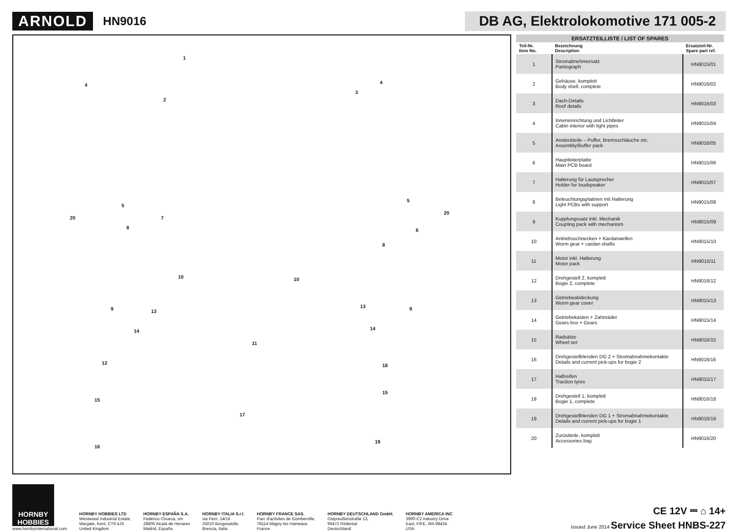ARNOLD
HN9016
DB AG, Elektrolokomotive 171 005-2
1
4
2
3
4
5
5
20
20
7
6 8
8
10 10
9 9 13
13
14 14
11
12 18
15
15
17
16
19
| ERSATZTEILLISTE / LIST OF SPARES | | |
| --- | --- | --- |
| Teil-Nr. Item No. | Bezeichnung Description | Ersatzteil-Nr. Spare part ref. |
| 1 | Stromabnehmersatz Pantograph | HN9015/01 |
| 2 | Gehäuse, komplett Body shell, complete | HN9016/02 |
| 3 | Dach-Details Roof details | HN9016/03 |
| 4 | Inneneinrichtung und Lichtleiter Cabin interior with light pipes | HN9015/04 |
| 5 | Ansteckteile – Puffer, Bremsschläuche etc. Assembly/Buffer pack | HN9016/05 |
| 6 | Hauptleiterplatte Main PCB board | HN9015/06 |
| 7 | Halterung für Lautsprecher Holder for loudspeaker | HN9015/07 |
| 8 | Beleuchtungsplatinen mit Halterung Light PCBs with support | HN9015/08 |
| 9 | Kupplungssatz inkl. Mechanik Coupling pack with mechanism | HN9015/09 |
| 10 | Antriebsschnecken + Kardanwellen Worm gear + cardan shafts | HN9015/10 |
| 11 | Motor inkl. Halterung Motor pack | HN9015/11 |
| 12 | Drehgestell 2, komplett Bogie 2, complete | HN9016/12 |
| 13 | Getriebeabdeckung Worm gear cover | HN9015/13 |
| 14 | Getriebekasten + Zahnräder Gears box + Gears | HN9015/14 |
| 15 | Radsätze Wheel set | HN9016/15 |
| 16 | Drehgestellblenden DG 2 + Stromabnahmekontakte Details and current pick-ups for bogie 2 | HN9016/16 |
| 17 | Haftreifen Traction tyres | HN9015/17 |
| 18 | Drehgestell 1, komplett Bogie 1, complete | HN9016/18 |
| 19 | Drehgestellblenden DG 1 + Stromabnahmekontakte Details and current pick-ups for bogie 1 | HN9016/19 |
| 20 | Zurüstteile, komplett Accessories bag | HN9016/20 |
HORNBY HOBBIES
www.hornbyinternational.com
HORNBY HOBBIES LTD
Westwood Industrial Estate,
Margate, Kent, CT9 4JX
United Kingdom
HORNBY ESPAÑA S.A.
Federico Chueca, s/n
28806 Alcalá de Henares
Madrid, España
HORNBY ITALIA S.r.l,
via Ferri, 14/16
25010 Borgosatollo
Brescia, Italia
HORNBY FRANCE SAS,
Parc d'activites de Gomberville,
78114 Magny les Hameaux
France
HORNBY DEUTSCHLAND GmbH,
Ostpreußenstraße 13,
96472 Rödental
Deutschland
HORNBY AMERICA INC
3900-C2 Industry Drive
East, FIFE, WA 98424
USA
CE 12V ⎓ ⌂ 14+
Issued June 2014 Service Sheet HNBS-227